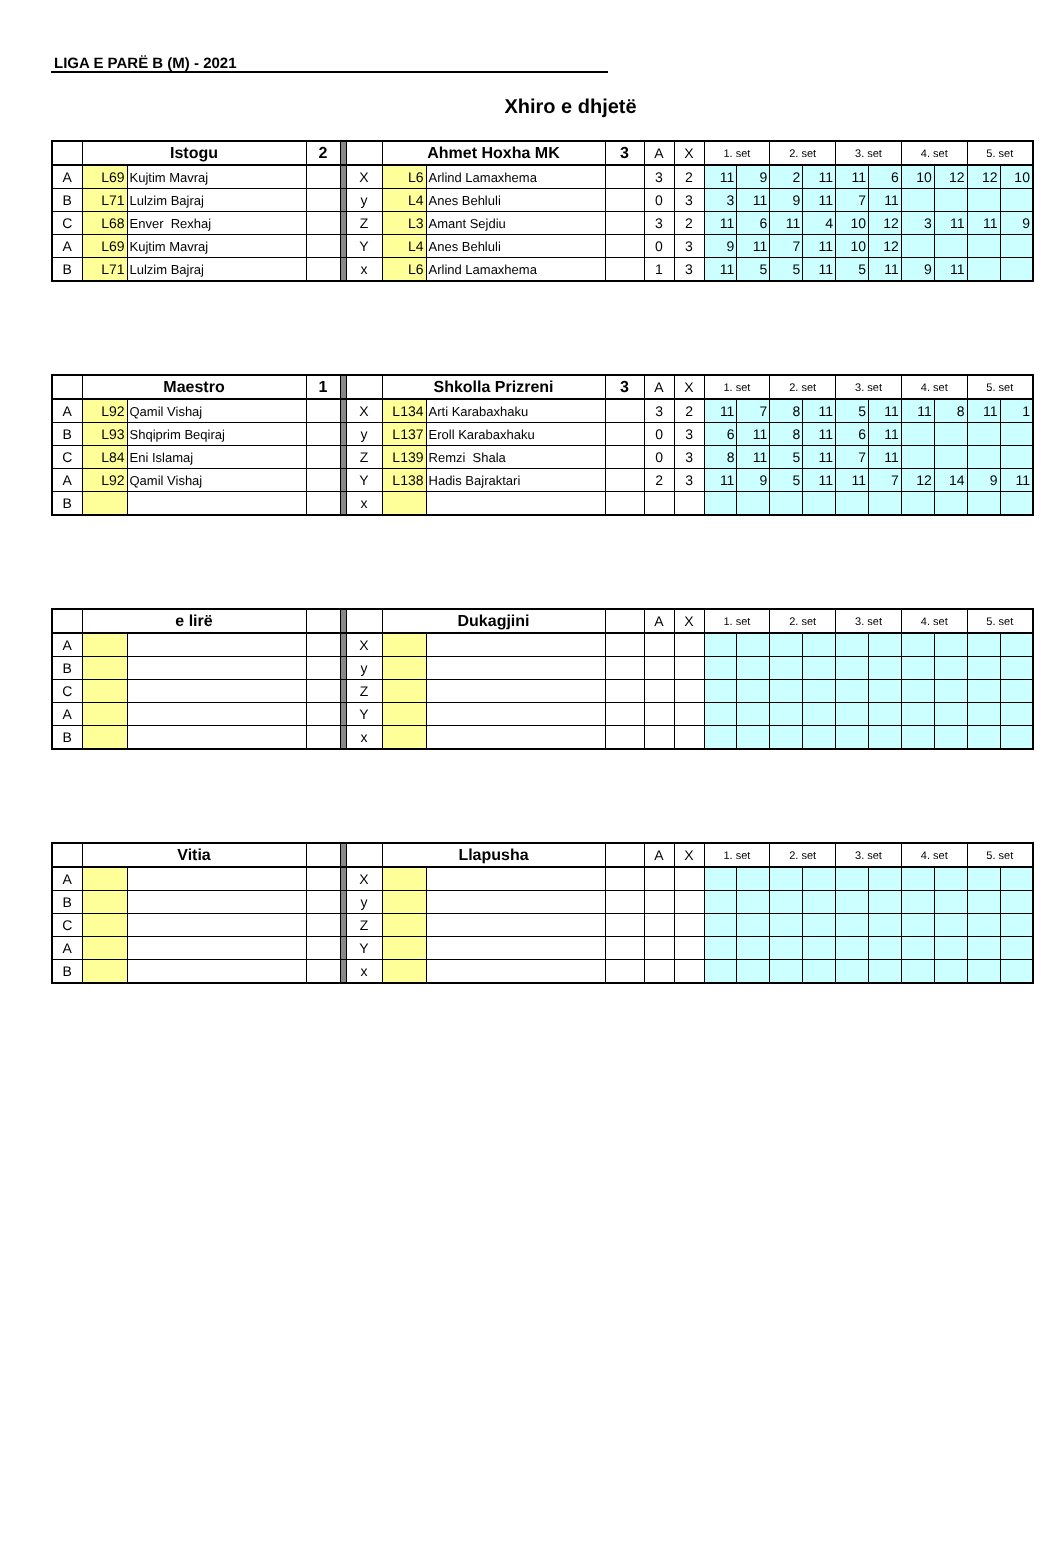LIGA E PARË B (M) - 2021
Xhiro e dhjetë
| | Istogu | | 2 | | | Ahmet Hoxha MK | | 3 | A | X | 1. set | | 2. set | | 3. set | | 4. set | | 5. set | |
| --- | --- | --- | --- | --- | --- | --- | --- | --- | --- | --- | --- | --- | --- | --- | --- | --- | --- | --- | --- | --- |
| A | L69 | Kujtim Mavraj | | | X | L6 | Arlind Lamaxhema | | 3 | 2 | 11 | 9 | 2 | 11 | 11 | 6 | 10 | 12 | 12 | 10 |
| B | L71 | Lulzim Bajraj | | | y | L4 | Anes Behluli | | 0 | 3 | 3 | 11 | 9 | 11 | 7 | 11 | | | | |
| C | L68 | Enver Rexhaj | | | Z | L3 | Amant Sejdiu | | 3 | 2 | 11 | 6 | 11 | 4 | 10 | 12 | 3 | 11 | 11 | 9 |
| A | L69 | Kujtim Mavraj | | | Y | L4 | Anes Behluli | | 0 | 3 | 9 | 11 | 7 | 11 | 10 | 12 | | | | |
| B | L71 | Lulzim Bajraj | | | x | L6 | Arlind Lamaxhema | | 1 | 3 | 11 | 5 | 5 | 11 | 5 | 11 | 9 | 11 | | |
| | Maestro | | 1 | | | Shkolla Prizreni | | 3 | A | X | 1. set | | 2. set | | 3. set | | 4. set | | 5. set | |
| --- | --- | --- | --- | --- | --- | --- | --- | --- | --- | --- | --- | --- | --- | --- | --- | --- | --- | --- | --- | --- |
| A | L92 | Qamil Vishaj | | | X | L134 | Arti Karabaxhaku | | 3 | 2 | 11 | 7 | 8 | 11 | 5 | 11 | 11 | 8 | 11 | 1 |
| B | L93 | Shqiprim Beqiraj | | | y | L137 | Eroll Karabaxhaku | | 0 | 3 | 6 | 11 | 8 | 11 | 6 | 11 | | | | |
| C | L84 | Eni Islamaj | | | Z | L139 | Remzi Shala | | 0 | 3 | 8 | 11 | 5 | 11 | 7 | 11 | | | | |
| A | L92 | Qamil Vishaj | | | Y | L138 | Hadis Bajraktari | | 2 | 3 | 11 | 9 | 5 | 11 | 11 | 7 | 12 | 14 | 9 | 11 |
| B | | | | | x | | | | | | | | | | | | | | | |
| | e lirë | | | | | Dukagjini | | | A | X | 1. set | | 2. set | | 3. set | | 4. set | | 5. set | |
| --- | --- | --- | --- | --- | --- | --- | --- | --- | --- | --- | --- | --- | --- | --- | --- | --- | --- | --- | --- | --- |
| A | | | | | X | | | | | | | | | | | | | | | |
| B | | | | | y | | | | | | | | | | | | | | | |
| C | | | | | Z | | | | | | | | | | | | | | | |
| A | | | | | Y | | | | | | | | | | | | | | | |
| B | | | | | x | | | | | | | | | | | | | | | |
| | Vitia | | | | | Llapusha | | | A | X | 1. set | | 2. set | | 3. set | | 4. set | | 5. set | |
| --- | --- | --- | --- | --- | --- | --- | --- | --- | --- | --- | --- | --- | --- | --- | --- | --- | --- | --- | --- | --- |
| A | | | | | X | | | | | | | | | | | | | | | |
| B | | | | | y | | | | | | | | | | | | | | | |
| C | | | | | Z | | | | | | | | | | | | | | | |
| A | | | | | Y | | | | | | | | | | | | | | | |
| B | | | | | x | | | | | | | | | | | | | | | |